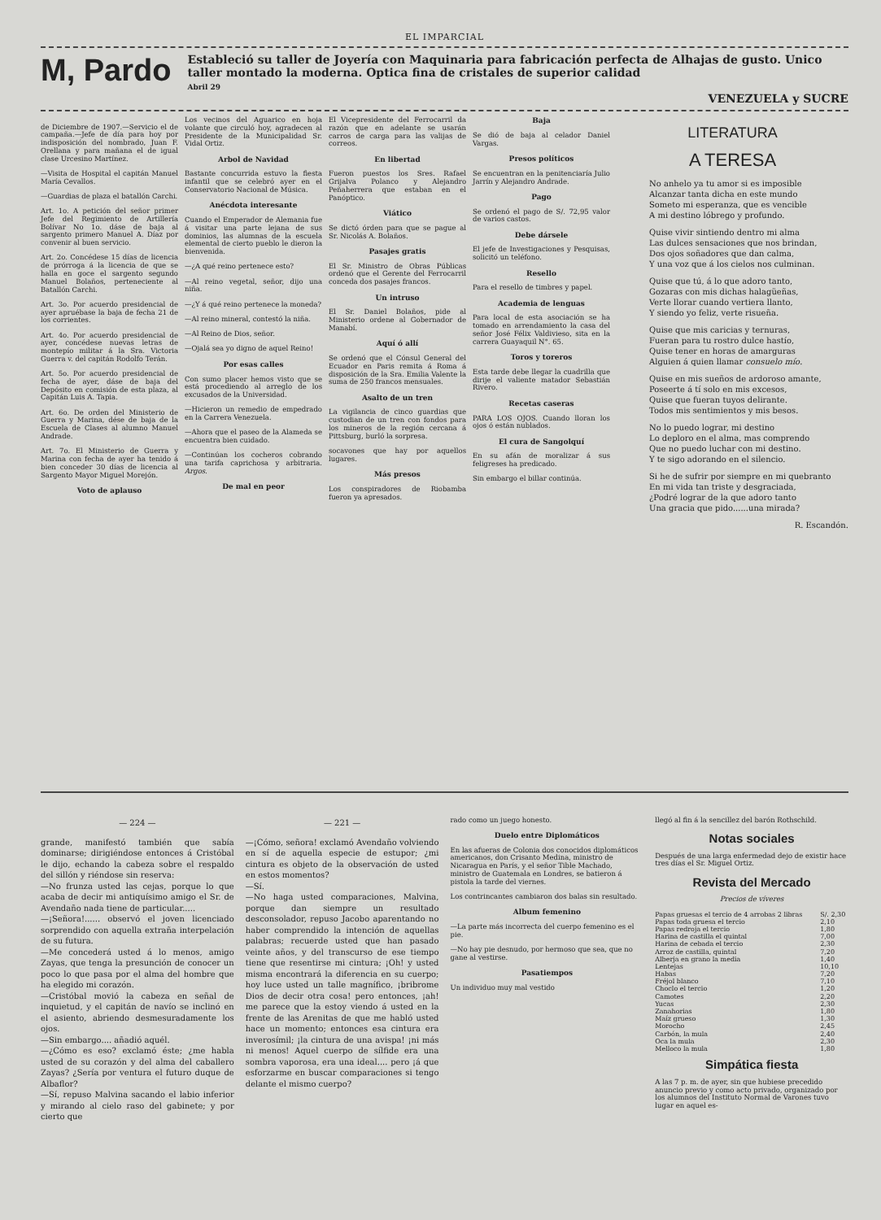EL IMPARCIAL
M, Pardo
Estableció su taller de Joyería con Maquinaria para fabricación perfecta de Alhajas de gusto. Unico taller montado la moderna. Optica fina de cristales de superior calidad
Abril 29
VENEZUELA y SUCRE
de Diciembre de 1907.—Servicio el de campaña.—Jefe de día para hoy por indisposición del nombrado, Juan F. Orellana y para mañana el de igual clase Urcesino Martínez.
—Visita de Hospital el capitán Manuel María Cevallos.
—Guardias de plaza el batallón Carchi.
Art. 1o. A petición del señor primer Jefe del Regimiento de Artillería Bolívar No 1o. dáse de baja al sargento primero Manuel A. Díaz por convenir al buen servicio.
Art. 2o. Concédese 15 días de licencia de prórroga á la licencia de que se halla en goce el sargento segundo Manuel Bolaños, perteneciente al Batallón Carchi.
Art. 3o. Por acuerdo presidencial de ayer apruébase la baja de fecha 21 de los corrientes.
Art. 4o. Por acuerdo presidencial de ayer, concédese nuevas letras de montepío militar á la Sra. Victoria Guerra v. del capitán Rodolfo Terán.
Art. 5o. Por acuerdo presidencial de fecha de ayer, dáse de baja del Depósito en comisión de esta plaza, al Capitán Luis A. Tapia.
Art. 6o. De orden del Ministerio de Guerra y Marina, dése de baja de la Escuela de Clases al alumno Manuel Andrade.
Art. 7o. El Ministerio de Guerra y Marina con fecha de ayer ha tenido á bien conceder 30 días de licencia al Sargento Mayor Miguel Morejón.
Voto de aplauso
Los vecinos del Aguarico en hoja volante que circuló hoy, agradecen al Presidente de la Municipalidad Sr. Vidal Ortiz.
Arbol de Navidad
Bastante concurrida estuvo la fiesta infantil que se celebró ayer en el Conservatorio Nacional de Música.
Anécdota interesante
Cuando el Emperador de Alemania fue á visitar una parte lejana de sus dominios, las alumnas de la escuela elemental de cierto pueblo le dieron la bienvenida.
—¿A qué reino pertenece esto?
—Al reino vegetal, señor, dijo una niña.
—¿Y á qué reino pertenece la moneda?
—Al reino mineral, contestó la niña.
—Al Reino de Dios, señor.
—Ojalá sea yo digno de aquel Reino!
Por esas calles
Con sumo placer hemos visto que se está procediendo al arreglo de los excusados de la Universidad.
—Hicieron un remedio de empedrado en la Carrera Venezuela.
—Ahora que el paseo de la Alameda se encuentra bien cuidado.
—Continúan los cocheros cobrando una tarifa caprichosa y arbitraria. Argos.
De mal en peor
El Vicepresidente del Ferrocarril da razón que en adelante se usarán carros de carga para las valijas de correos.
En libertad
Fueron puestos los Sres. Rafael Grijalva Polanco y Alejandro Peñaherrera que estaban en el Panóptico.
Viático
Se dictó órden para que se pague al Sr. Nicolás A. Bolaños.
Pasajes gratis
El Sr. Ministro de Obras Públicas ordenó que el Gerente del Ferrocarril conceda dos pasajes francos.
Un intruso
El Sr. Daniel Bolaños, pide al Ministerio ordene al Gobernador de Manabí.
Aquí ó allí
Se ordenó que el Cónsul General del Ecuador en Paris remita á Roma á disposición de la Sra. Emilia Valente la suma de 250 francos mensuales.
Asalto de un tren
La vigilancia de cinco guardias que custodian de un tren con fondos para los mineros de la región cercana á Pittsburg, burló la sorpresa.
socavones que hay por aquellos lugares.
Más presos
Los conspiradores de Riobamba fueron ya apresados.
Baja
Se dió de baja al celador Daniel Vargas.
Presos políticos
Se encuentran en la penitenciaría Julio Jarrín y Alejandro Andrade.
Pago
Se ordenó el pago de S/. 72,95 valor de varios castos.
Debe dársele
El jefe de Investigaciones y Pesquisas, solicitó un teléfono.
Resello
Para el resello de timbres y papel.
Academia de lenguas
Para local de esta asociación se ha tomado en arrendamiento la casa del señor José Félix Valdivieso, sita en la carrera Guayaquil N°. 65.
Toros y toreros
Esta tarde debe llegar la cuadrilla que dirije el valiente matador Sebastián Rivero.
Recetas caseras
PARA LOS OJOS. Cuando lloran los ojos ó están nublados.
El cura de Sangolquí
En su afán de moralizar á sus feligreses ha predicado.
Sin embargo el billar continúa.
LITERATURA
A TERESA
No anhelo ya tu amor si es imposible
Alcanzar tanta dicha en este mundo
Someto mi esperanza, que es vencible
A mi destino lóbrego y profundo.
Quise vivir sintiendo dentro mi alma
Las dulces sensaciones que nos brindan,
Dos ojos soñadores que dan calma,
Y una voz que á los cielos nos culminan.
Quise que tú, á lo que adoro tanto,
Gozaras con mis dichas halagüeñas,
Verte llorar cuando vertiera llanto,
Y siendo yo feliz, verte risueña.
Quise que mis caricias y ternuras,
Fueran para tu rostro dulce hastío,
Quise tener en horas de amarguras
Alguien á quien llamar consuelo mío.
Quise en mis sueños de ardoroso amante,
Poseerte á tí solo en mis excesos,
Quise que fueran tuyos delirante.
Todos mis sentimientos y mis besos.
No lo puedo lograr, mi destino
Lo deploro en el alma, mas comprendo
Que no puedo luchar con mi destino.
Y te sigo adorando en el silencio.
Si he de sufrir por siempre en mi quebranto
En mi vida tan triste y desgraciada,
¿Podré lograr de la que adoro tanto
Una gracia que pido......una mirada?
R. Escandón.
— 224 —
grande, manifestó también que sabía dominarse; dirigiéndose entonces á Cristóbal le dijo, echando la cabeza sobre el respaldo del sillón y riéndose sin reserva:
—No frunza usted las cejas, porque lo que acaba de decir mi antiquísimo amigo el Sr. de Avendaño nada tiene de particular.....
—¡Señora!...... observó el joven licenciado sorprendido con aquella extraña interpelación de su futura.
—Me concederá usted á lo menos, amigo Zayas, que tenga la presunción de conocer un poco lo que pasa por el alma del hombre que ha elegido mi corazón.
—Cristóbal movió la cabeza en señal de inquietud, y el capitán de navío se inclinó en el asiento, abriendo desmesuradamente los ojos.
—Sin embargo.... añadió aquél.
—¿Cómo es eso? exclamó éste; ¿me habla usted de su corazón y del alma del caballero Zayas? ¿Sería por ventura el futuro duque de Albaflor?
—Sí, repuso Malvina sacando el labio inferior y mirando al cielo raso del gabinete; y por cierto que
— 221 —
—¡Cómo, señora! exclamó Avendaño volviendo en sí de aquella especie de estupor; ¿mi cintura es objeto de la observación de usted en estos momentos?
—Sí.
—No haga usted comparaciones, Malvina, porque dan siempre un resultado desconsolador, repuso Jacobo aparentando no haber comprendido la intención de aquellas palabras; recuerde usted que han pasado veinte años, y del transcurso de ese tiempo tiene que resentirse mi cintura; ¡Oh! y usted misma encontrará la diferencia en su cuerpo; hoy luce usted un talle magnífico, ¡bribrome Dios de decir otra cosa! pero entonces, ¡ah! me parece que la estoy viendo á usted en la frente de las Arenitas de que me habló usted hace un momento; entonces esa cintura era inverosímil; ¡la cintura de una avispa! ¡ni más ni menos! Aquel cuerpo de sílfide era una sombra vaporosa, era una ideal.... pero ¡á que esforzarme en buscar comparaciones si tengo delante el mismo cuerpo?
rado como un juego honesto.
Duelo entre Diplomáticos
En las afueras de Colonia dos conocidos diplomáticos americanos, don Crisanto Medina, ministro de Nicaragua en París, y el señor Tible Machado, ministro de Guatemala en Londres, se batieron á pistola la tarde del viernes.
Los contrincantes cambiaron dos balas sin resultado.
Album femenino
—La parte más incorrecta del cuerpo femenino es el pie.
—No hay pie desnudo, por hermoso que sea, que no gane al vestirse.
Pasatiempos
Un individuo muy mal vestido
llegó al fin á la sencillez del barón Rothschild.
Notas sociales
Después de una larga enfermedad dejo de existir hace tres días el Sr. Miguel Ortiz.
Revista del Mercado
Precios de víveres
| Papas gruesas el tercio de 4 arrobas 2 libras | S/. 2,30 |
| Papas toda gruesa el tercio | 2,10 |
| Papas redroja el tercio | 1,80 |
| Harina de castilla el quintal | 7,00 |
| Harina de cebada el tercio | 2,30 |
| Arroz de castilla, quintal | 7,20 |
| Alberja en grano la media | 1,40 |
| Lentejas | 10,10 |
| Habas | 7,20 |
| Fréjol blanco | 7,10 |
| Choclo el tercio | 1,20 |
| Camotes | 2,20 |
| Yucas | 2,30 |
| Zanahorias | 1,80 |
| Maíz grueso | 1,30 |
| Morocho | 2,45 |
| Carbón, la mula | 2,40 |
| Oca la mula | 2,30 |
| Melloco la mula | 1,80 |
Simpática fiesta
A las 7 p. m. de ayer, sin que hubiese precedido anuncio previo y como acto privado, organizado por los alumnos del Instituto Normal de Varones tuvo lugar en aquel es-